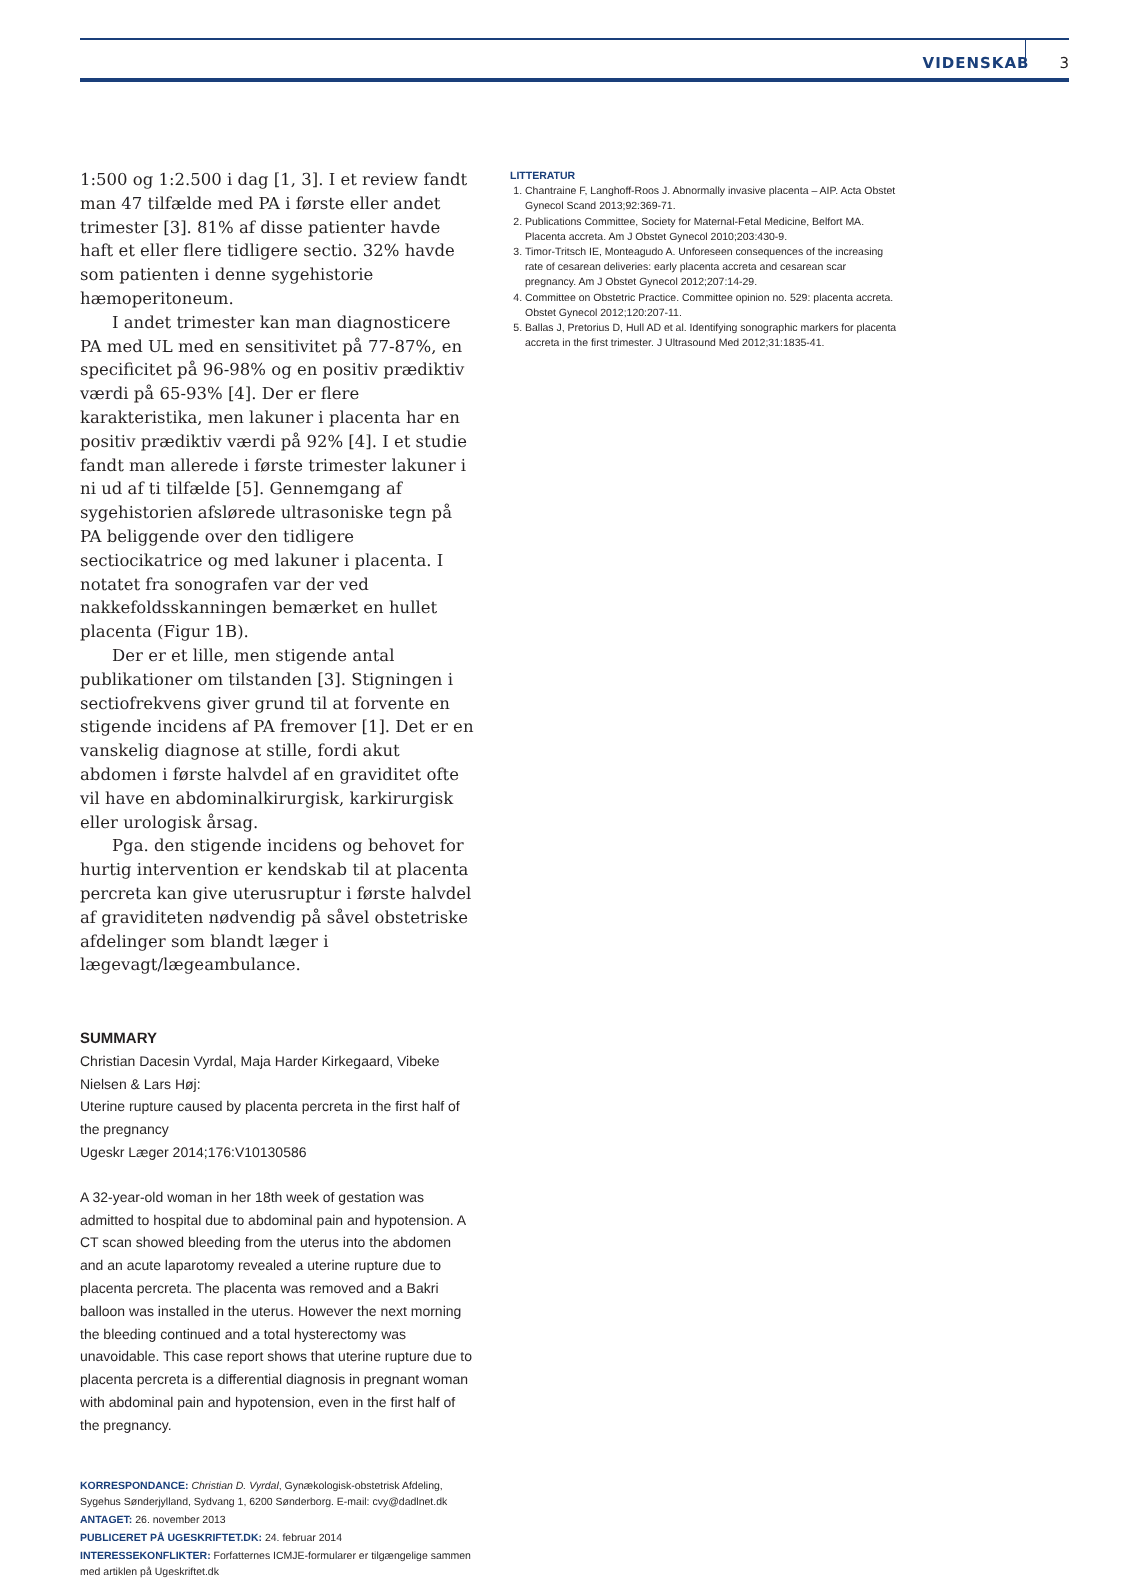VIDENSKAB 3
1:500 og 1:2.500 i dag [1, 3]. I et review fandt man 47 tilfælde med PA i første eller andet trimester [3]. 81% af disse patienter havde haft et eller flere tidligere sectio. 32% havde som patienten i denne sygehistorie hæmoperitoneum.
I andet trimester kan man diagnosticere PA med UL med en sensitivitet på 77-87%, en specificitet på 96-98% og en positiv prædiktiv værdi på 65-93% [4]. Der er flere karakteristika, men lakuner i placenta har en positiv prædiktiv værdi på 92% [4]. I et studie fandt man allerede i første trimester lakuner i ni ud af ti tilfælde [5]. Gennemgang af sygehistorien afslørede ultrasoniske tegn på PA beliggende over den tidligere sectiocikatrice og med lakuner i placenta. I notatet fra sonografen var der ved nakkefoldsskanningen bemærket en hullet placenta (Figur 1B).
Der er et lille, men stigende antal publikationer om tilstanden [3]. Stigningen i sectiofrekvens giver grund til at forvente en stigende incidens af PA fremover [1]. Det er en vanskelig diagnose at stille, fordi akut abdomen i første halvdel af en graviditet ofte vil have en abdominalkirurgisk, karkirurgisk eller urologisk årsag.
Pga. den stigende incidens og behovet for hurtig intervention er kendskab til at placenta percreta kan give uterusruptur i første halvdel af graviditeten nødvendig på såvel obstetriske afdelinger som blandt læger i lægevagt/lægeambulance.
SUMMARY
Christian Dacesin Vyrdal, Maja Harder Kirkegaard, Vibeke Nielsen & Lars Høj:
Uterine rupture caused by placenta percreta in the first half of the pregnancy
Ugeskr Læger 2014;176:V10130586
A 32-year-old woman in her 18th week of gestation was admitted to hospital due to abdominal pain and hypotension. A CT scan showed bleeding from the uterus into the abdomen and an acute laparotomy revealed a uterine rupture due to placenta percreta. The placenta was removed and a Bakri balloon was installed in the uterus. However the next morning the bleeding continued and a total hysterectomy was unavoidable. This case report shows that uterine rupture due to placenta percreta is a differential diagnosis in pregnant woman with abdominal pain and hypotension, even in the first half of the pregnancy.
KORRESPONDANCE: Christian D. Vyrdal, Gynækologisk-obstetrisk Afdeling, Sygehus Sønderjylland, Sydvang 1, 6200 Sønderborg. E-mail: cvy@dadlnet.dk
ANTAGET: 26. november 2013
PUBLICERET PÅ UGESKRIFTET.DK: 24. februar 2014
INTERESSEKONFLIKTER: Forfatternes ICMJE-formularer er tilgængelige sammen med artiklen på Ugeskriftet.dk
LITTERATUR
1. Chantraine F, Langhoff-Roos J. Abnormally invasive placenta – AIP. Acta Obstet Gynecol Scand 2013;92:369-71.
2. Publications Committee, Society for Maternal-Fetal Medicine, Belfort MA. Placenta accreta. Am J Obstet Gynecol 2010;203:430-9.
3. Timor-Tritsch IE, Monteagudo A. Unforeseen consequences of the increasing rate of cesarean deliveries: early placenta accreta and cesarean scar pregnancy. Am J Obstet Gynecol 2012;207:14-29.
4. Committee on Obstetric Practice. Committee opinion no. 529: placenta accreta. Obstet Gynecol 2012;120:207-11.
5. Ballas J, Pretorius D, Hull AD et al. Identifying sonographic markers for placenta accreta in the first trimester. J Ultrasound Med 2012;31:1835-41.